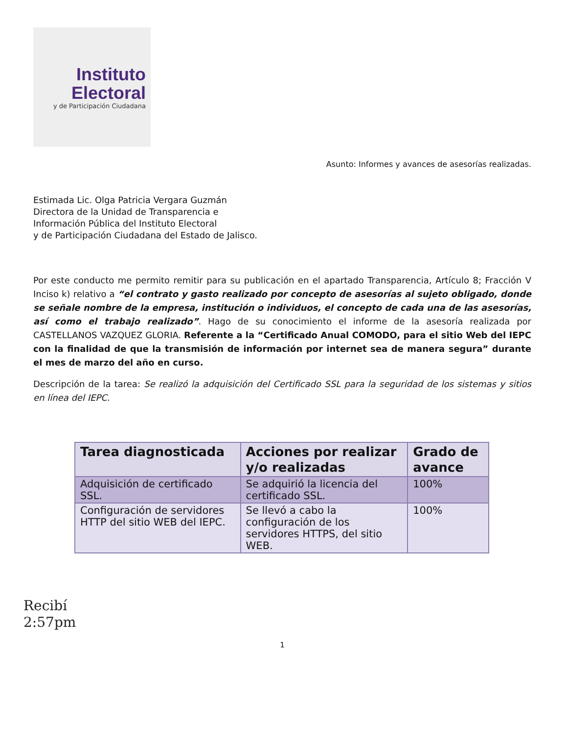Instituto
Electoral
y de Participación Ciudadana
Asunto: Informes y avances de asesorías realizadas.
Estimada Lic. Olga Patricia Vergara Guzmán
Directora de la Unidad de Transparencia e
Información Pública del Instituto Electoral
y de Participación Ciudadana del Estado de Jalisco.
Por este conducto me permito remitir para su publicación en el apartado Transparencia, Artículo 8; Fracción V Inciso k) relativo a “el contrato y gasto realizado por concepto de asesorías al sujeto obligado, donde se señale nombre de la empresa, institución o individuos, el concepto de cada una de las asesorías, así como el trabajo realizado”. Hago de su conocimiento el informe de la asesoría realizada por CASTELLANOS VAZQUEZ GLORIA. Referente a la “Certificado Anual COMODO, para el sitio Web del IEPC con la finalidad de que la transmisión de información por internet sea de manera segura” durante el mes de marzo del año en curso.
Descripción de la tarea: Se realizó la adquisición del Certificado SSL para la seguridad de los sistemas y sitios en línea del IEPC.
| Tarea diagnosticada | Acciones por realizar y/o realizadas | Grado de avance |
| --- | --- | --- |
| Adquisición de certificado SSL. | Se adquirió la licencia del certificado SSL. | 100% |
| Configuración de servidores HTTP del sitio WEB del IEPC. | Se llevó a cabo la configuración de los servidores HTTPS, del sitio WEB. | 100% |
Recibí
2:57pm
1